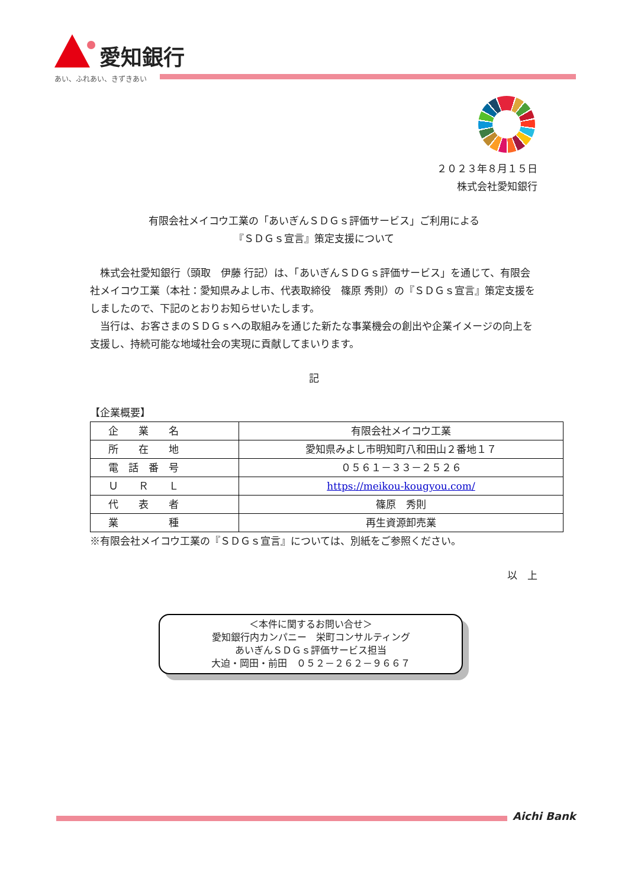愛知銀行
あい、ふれあい、きずきあい
２０２３年８月１５日
株式会社愛知銀行
有限会社メイコウ工業の「あいぎんＳＤＧｓ評価サービス」ご利用による
『ＳＤＧｓ宣言』策定支援について
　株式会社愛知銀行（頭取　伊藤 行記）は、「あいぎんＳＤＧｓ評価サービス」を通じて、有限会社メイコウ工業（本社：愛知県みよし市、代表取締役　篠原 秀則）の『ＳＤＧｓ宣言』策定支援をしましたので、下記のとおりお知らせいたします。
　当行は、お客さまのＳＤＧｓへの取組みを通じた新たな事業機会の創出や企業イメージの向上を支援し、持続可能な地域社会の実現に貢献してまいります。
記
【企業概要】
| 企 業 名 | 有限会社メイコウ工業 |
| 所 在 地 | 愛知県みよし市明知町八和田山２番地１７ |
| 電 話 番 号 | ０５６１－３３－２５２６ |
| Ｕ Ｒ Ｌ | https://meikou-kougyou.com/ |
| 代 表 者 | 篠原 秀則 |
| 業 種 | 再生資源卸売業 |
※有限会社メイコウ工業の『ＳＤＧｓ宣言』については、別紙をご参照ください。
以　上
＜本件に関するお問い合せ＞
愛知銀行内カンパニー　栄町コンサルティング
あいぎんＳＤＧｓ評価サービス担当
大迫・岡田・前田　０５２－２６２－９６６７
Aichi Bank